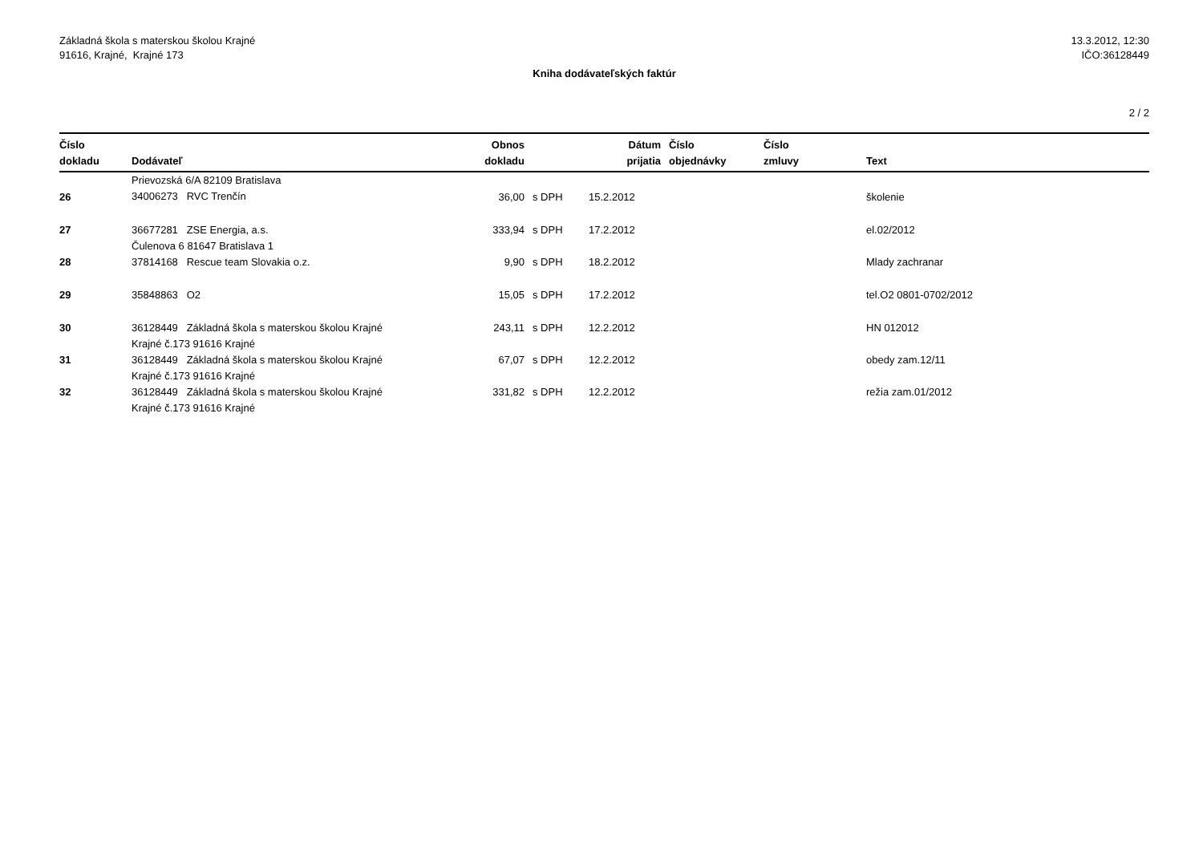Základná škola s materskou školou Krajné
91616, Krajné, Krajné 173
13.3.2012, 12:30
IČO:36128449
Kniha dodávateľských faktúr
2 / 2
| Číslo dokladu | Dodávateľ | Obnos dokladu | | Dátum prijatia | Číslo objednávky | Číslo zmluvy | Text |
| --- | --- | --- | --- | --- | --- | --- | --- |
| 26 | Prievozská 6/A 82109 Bratislava 34006273 RVC Trenčín | 36,00 | s DPH | 15.2.2012 | | | školenie |
| 27 | 36677281 ZSE Energia, a.s. Čulenova 6 81647 Bratislava 1 | 333,94 | s DPH | 17.2.2012 | | | el.02/2012 |
| 28 | 37814168 Rescue team Slovakia o.z. | 9,90 | s DPH | 18.2.2012 | | | Mlady zachranar |
| 29 | 35848863 O2 | 15,05 | s DPH | 17.2.2012 | | | tel.O2 0801-0702/2012 |
| 30 | 36128449 Základná škola s materskou školou Krajné Krajné č.173 91616 Krajné | 243,11 | s DPH | 12.2.2012 | | | HN 012012 |
| 31 | 36128449 Základná škola s materskou školou Krajné Krajné č.173 91616 Krajné | 67,07 | s DPH | 12.2.2012 | | | obedy zam.12/11 |
| 32 | 36128449 Základná škola s materskou školou Krajné Krajné č.173 91616 Krajné | 331,82 | s DPH | 12.2.2012 | | | režia zam.01/2012 |